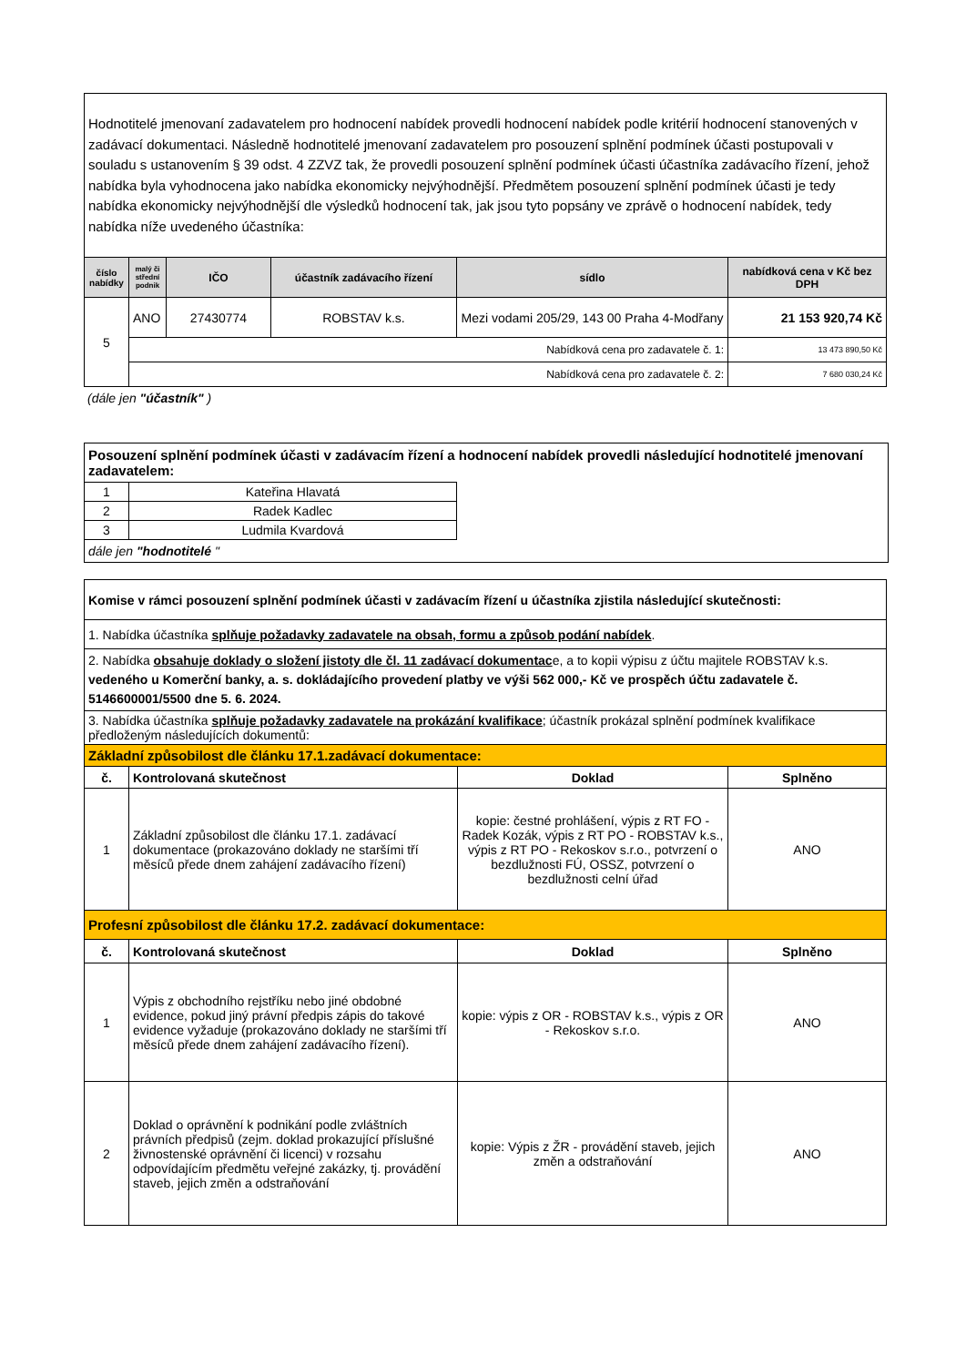Hodnotitelé jmenovaní zadavatelem pro hodnocení nabídek provedli hodnocení nabídek podle kritérií hodnocení stanovených v zadávací dokumentaci. Následně hodnotitelé jmenovaní zadavatelem pro posouzení splnění podmínek účasti postupovali v souladu s ustanovením § 39 odst. 4 ZZVZ tak, že provedli posouzení splnění podmínek účasti účastníka zadávacího řízení, jehož nabídka byla vyhodnocena jako nabídka ekonomicky nejvýhodnější. Předmětem posouzení splnění podmínek účasti je tedy nabídka ekonomicky nejvýhodnější dle výsledků hodnocení tak, jak jsou tyto popsány ve zprávě o hodnocení nabídek, tedy nabídka níže uvedeného účastníka:
| číslo nabídky | malý či střední podnik | IČO | účastník zadávacího řízení | sídlo | nabídková cena v Kč bez DPH |
| --- | --- | --- | --- | --- | --- |
| 5 | ANO | 27430774 | ROBSTAV k.s. | Mezi vodami 205/29, 143 00 Praha 4-Modřany | 21 153 920,74 Kč |
| | Nabídková cena pro zadavatele č. 1: | | | | 13 473 890,50 Kč |
| | Nabídková cena pro zadavatele č. 2: | | | | 7 680 030,24 Kč |
(dále jen "účastník" )
Posouzení splnění podmínek účasti v zadávacím řízení a hodnocení nabídek provedli následující hodnotitelé jmenovaní zadavatelem:
| 1 | Kateřina Hlavatá |
| 2 | Radek Kadlec |
| 3 | Ludmila Kvardová |
dále jen "hodnotitelé "
| Komise v rámci posouzení splnění podmínek účasti v zadávacím řízení u účastníka zjistila následující skutečnosti: | | | |
| 1. Nabídka účastníka splňuje požadavky zadavatele na obsah, formu a způsob podání nabídek . | | | |
| 2. Nabídka obsahuje doklady o složení jistoty dle čl. 11 zadávací dokumentac e, a to kopii výpisu z účtu majitele ROBSTAV k.s. vedeného u Komerční banky, a. s. dokládajícího provedení platby ve výši 562 000,- Kč ve prospěch účtu zadavatele č. 5146600001/5500 dne 5. 6. 2024. | | | |
| 3. Nabídka účastníka splňuje požadavky zadavatele na prokázání kvalifikace ; účastník prokázal splnění podmínek kvalifikace předloženým následujících dokumentů: | | | |
| Základní způsobilost dle článku 17.1.zadávací dokumentace: | | | |
| č. | Kontrolovaná skutečnost | Doklad | Splněno |
| 1 | Základní způsobilost dle článku 17.1. zadávací dokumentace (prokazováno doklady ne staršími tří měsíců přede dnem zahájení zadávacího řízení) | kopie: čestné prohlášení, výpis z RT FO - Radek Kozák, výpis z RT PO - ROBSTAV k.s., výpis z RT PO - Rekoskov s.r.o., potvrzení o bezdlužnosti FÚ, OSSZ, potvrzení o bezdlužnosti celní úřad | ANO |
| Profesní způsobilost dle článku 17.2. zadávací dokumentace: | | | |
| č. | Kontrolovaná skutečnost | Doklad | Splněno |
| 1 | Výpis z obchodního rejstříku nebo jiné obdobné evidence, pokud jiný právní předpis zápis do takové evidence vyžaduje (prokazováno doklady ne staršími tří měsíců přede dnem zahájení zadávacího řízení). | kopie: výpis z OR - ROBSTAV k.s., výpis z OR - Rekoskov s.r.o. | ANO |
| 2 | Doklad o oprávnění k podnikání podle zvláštních právních předpisů (zejm. doklad prokazující příslušné živnostenské oprávnění či licenci) v rozsahu odpovídajícím předmětu veřejné zakázky, tj. provádění staveb, jejich změn a odstraňování | kopie: Výpis z ŽR - provádění staveb, jejich změn a odstraňování | ANO |